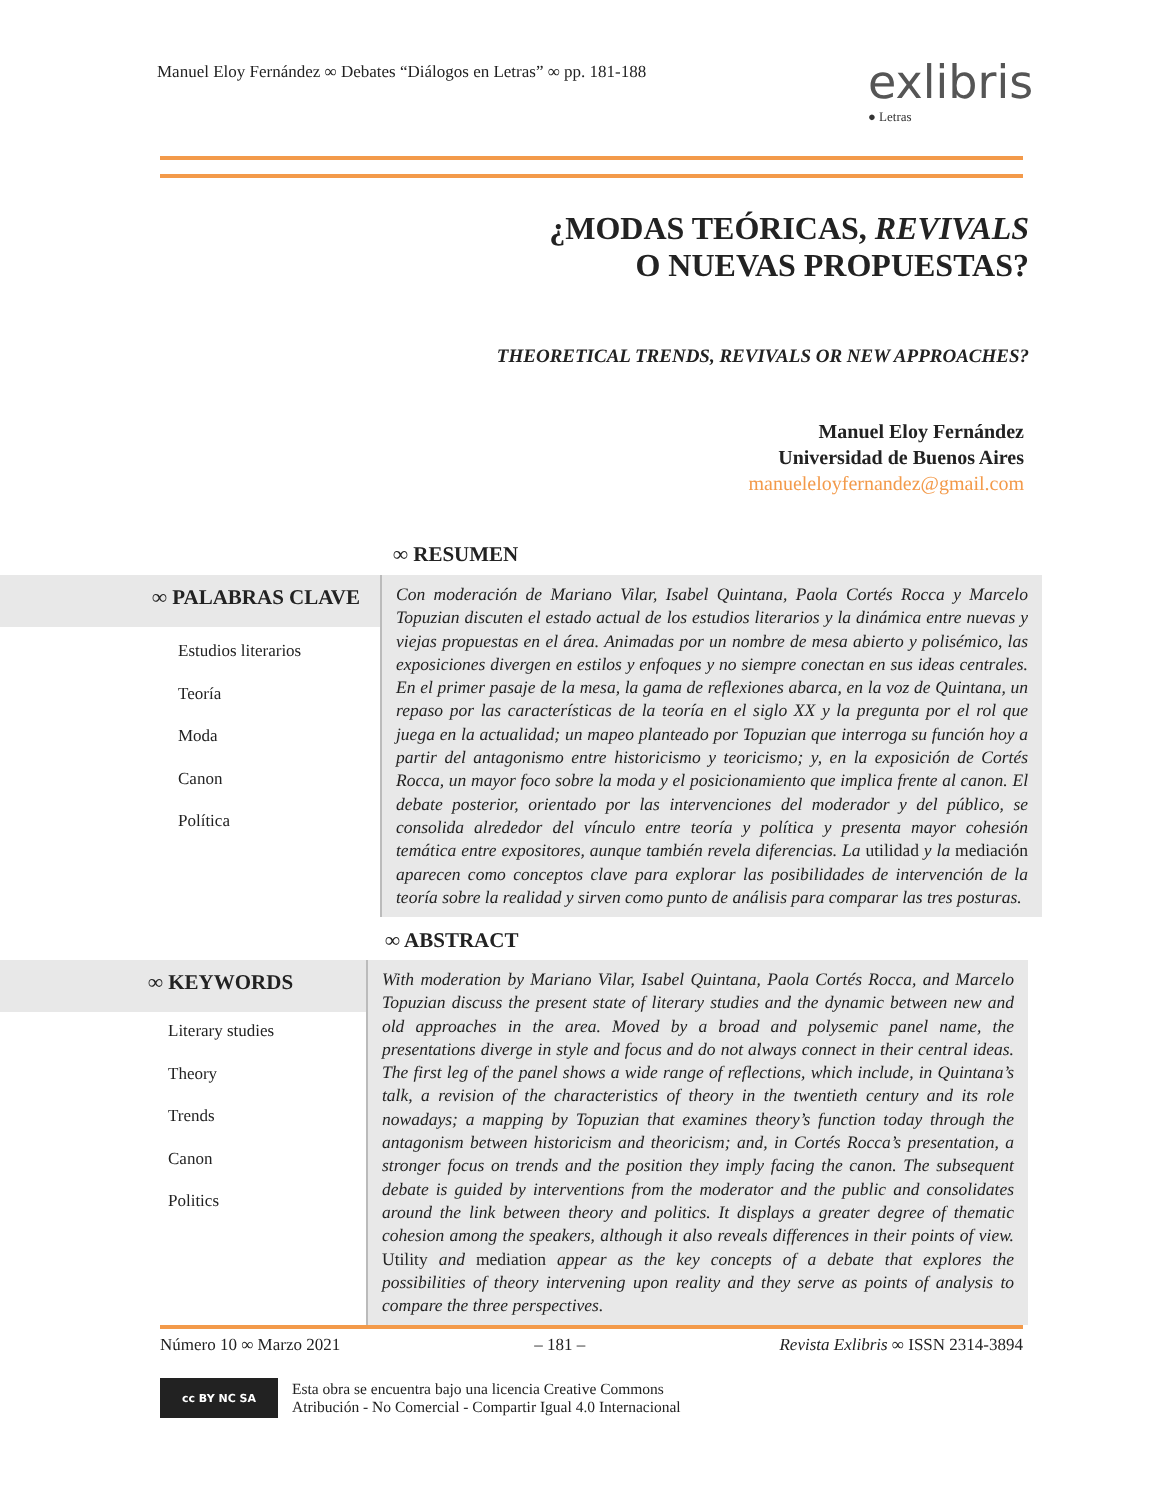Manuel Eloy Fernández ∞ Debates “Diálogos en Letras” ∞ pp. 181-188
exlibris
● Letras
¿MODAS TEÓRICAS, REVIVALS
O NUEVAS PROPUESTAS?
THEORETICAL TRENDS, REVIVALS OR NEW APPROACHES?
Manuel Eloy Fernández
Universidad de Buenos Aires
manueleloyfernandez@gmail.com
∞ RESUMEN
∞ PALABRAS CLAVE
Estudios literarios
Teoría
Moda
Canon
Política
Con moderación de Mariano Vilar, Isabel Quintana, Paola Cortés Rocca y Marcelo Topuzian discuten el estado actual de los estudios literarios y la dinámica entre nuevas y viejas propuestas en el área. Animadas por un nombre de mesa abierto y polisémico, las exposiciones divergen en estilos y enfoques y no siempre conectan en sus ideas centrales. En el primer pasaje de la mesa, la gama de reflexiones abarca, en la voz de Quintana, un repaso por las características de la teoría en el siglo XX y la pregunta por el rol que juega en la actualidad; un mapeo planteado por Topuzian que interroga su función hoy a partir del antagonismo entre historicismo y teoricismo; y, en la exposición de Cortés Rocca, un mayor foco sobre la moda y el posicionamiento que implica frente al canon. El debate posterior, orientado por las intervenciones del moderador y del público, se consolida alrededor del vínculo entre teoría y política y presenta mayor cohesión temática entre expositores, aunque también revela diferencias. La utilidad y la mediación aparecen como conceptos clave para explorar las posibilidades de intervención de la teoría sobre la realidad y sirven como punto de análisis para comparar las tres posturas.
∞ ABSTRACT
∞ KEYWORDS
Literary studies
Theory
Trends
Canon
Politics
With moderation by Mariano Vilar, Isabel Quintana, Paola Cortés Rocca, and Marcelo Topuzian discuss the present state of literary studies and the dynamic between new and old approaches in the area. Moved by a broad and polysemic panel name, the presentations diverge in style and focus and do not always connect in their central ideas. The first leg of the panel shows a wide range of reflections, which include, in Quintana’s talk, a revision of the characteristics of theory in the twentieth century and its role nowadays; a mapping by Topuzian that examines theory’s function today through the antagonism between historicism and theoricism; and, in Cortés Rocca’s presentation, a stronger focus on trends and the position they imply facing the canon. The subsequent debate is guided by interventions from the moderator and the public and consolidates around the link between theory and politics. It displays a greater degree of thematic cohesion among the speakers, although it also reveals differences in their points of view. Utility and mediation appear as the key concepts of a debate that explores the possibilities of theory intervening upon reality and they serve as points of analysis to compare the three perspectives.
Número 10 ∞ Marzo 2021 – 181 – Revista Exlibris ∞ ISSN 2314-3894
cc BY NC SA
Esta obra se encuentra bajo una licencia Creative Commons
Atribución - No Comercial - Compartir Igual 4.0 Internacional